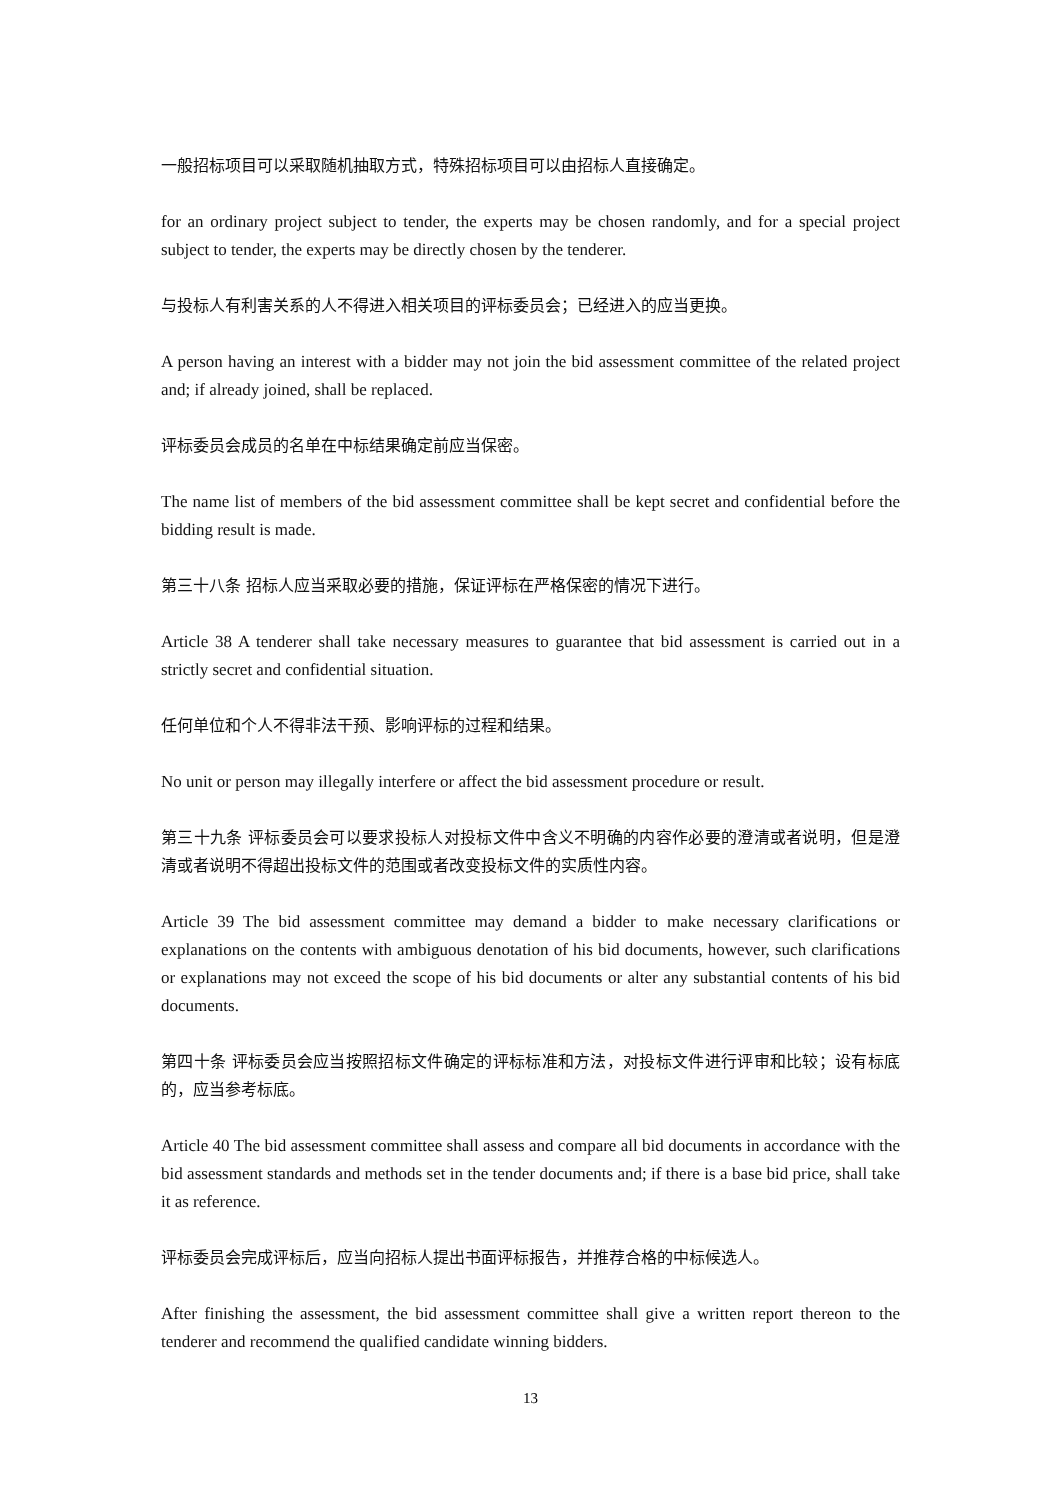一般招标项目可以采取随机抽取方式，特殊招标项目可以由招标人直接确定。
for an ordinary project subject to tender, the experts may be chosen randomly, and for a special project subject to tender, the experts may be directly chosen by the tenderer.
与投标人有利害关系的人不得进入相关项目的评标委员会；已经进入的应当更换。
A person having an interest with a bidder may not join the bid assessment committee of the related project and; if already joined, shall be replaced.
评标委员会成员的名单在中标结果确定前应当保密。
The name list of members of the bid assessment committee shall be kept secret and confidential before the bidding result is made.
第三十八条 招标人应当采取必要的措施，保证评标在严格保密的情况下进行。
Article 38 A tenderer shall take necessary measures to guarantee that bid assessment is carried out in a strictly secret and confidential situation.
任何单位和个人不得非法干预、影响评标的过程和结果。
No unit or person may illegally interfere or affect the bid assessment procedure or result.
第三十九条 评标委员会可以要求投标人对投标文件中含义不明确的内容作必要的澄清或者说明，但是澄清或者说明不得超出投标文件的范围或者改变投标文件的实质性内容。
Article 39 The bid assessment committee may demand a bidder to make necessary clarifications or explanations on the contents with ambiguous denotation of his bid documents, however, such clarifications or explanations may not exceed the scope of his bid documents or alter any substantial contents of his bid documents.
第四十条 评标委员会应当按照招标文件确定的评标标准和方法，对投标文件进行评审和比较；设有标底的，应当参考标底。
Article 40 The bid assessment committee shall assess and compare all bid documents in accordance with the bid assessment standards and methods set in the tender documents and; if there is a base bid price, shall take it as reference.
评标委员会完成评标后，应当向招标人提出书面评标报告，并推荐合格的中标候选人。
After finishing the assessment, the bid assessment committee shall give a written report thereon to the tenderer and recommend the qualified candidate winning bidders.
13